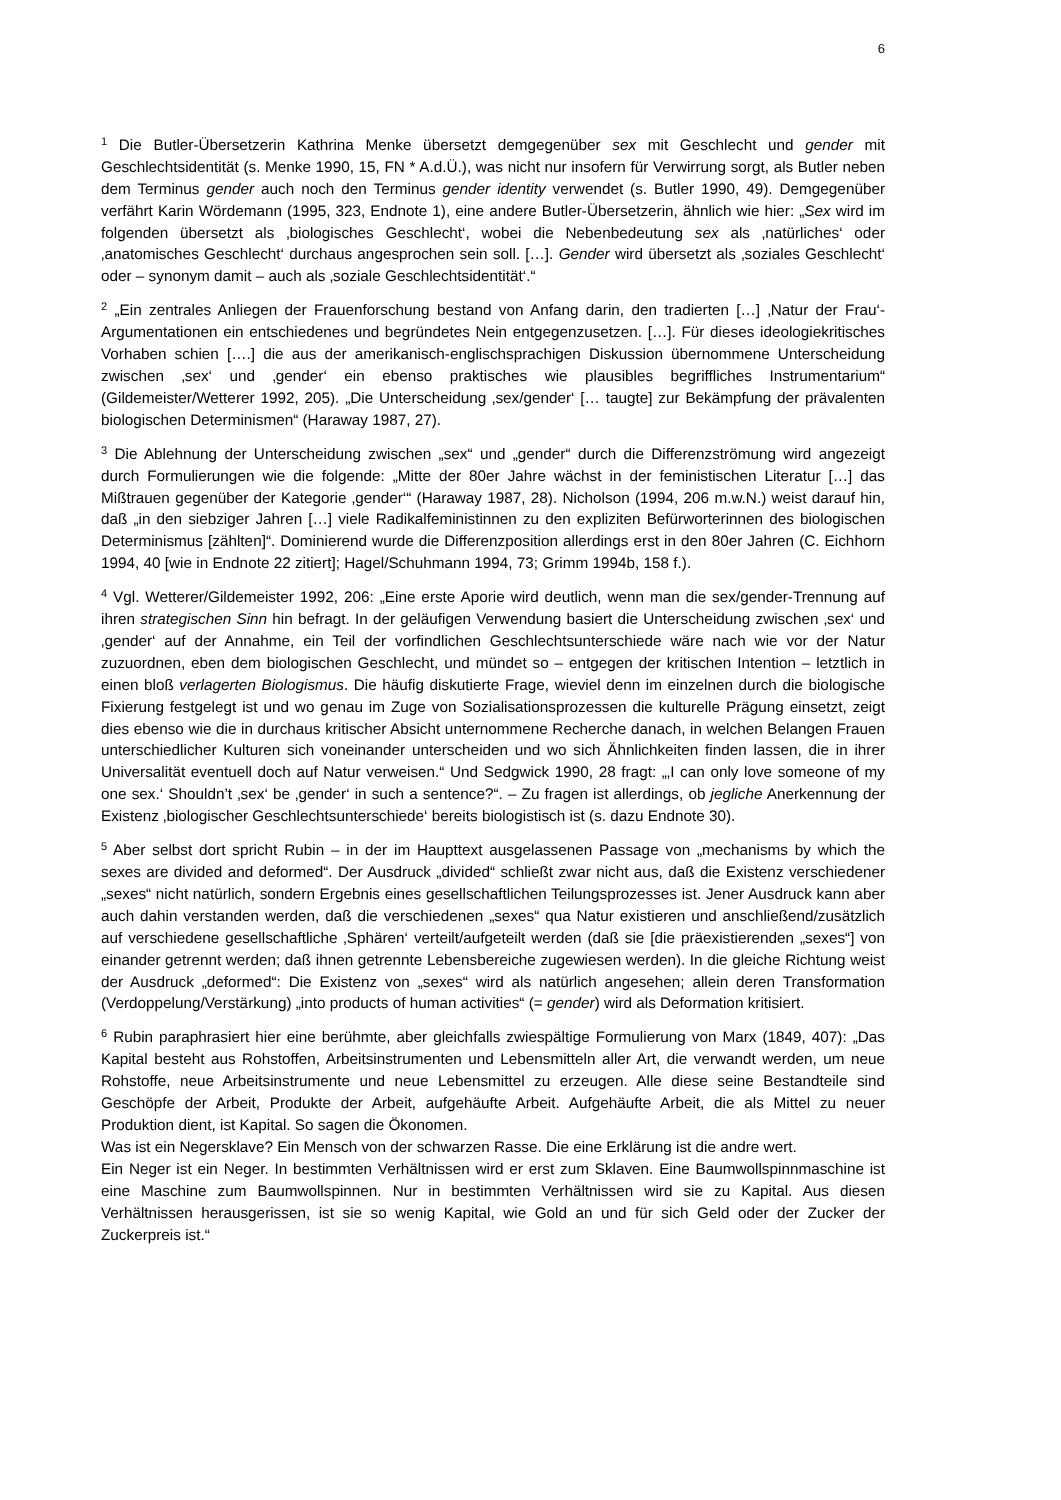6
<sup>1</sup> Die Butler-Übersetzerin Kathrina Menke übersetzt demgegenüber sex mit Geschlecht und gender mit Geschlechtsidentität (s. Menke 1990, 15, FN * A.d.Ü.), was nicht nur insofern für Verwirrung sorgt, als Butler neben dem Terminus gender auch noch den Terminus gender identity verwendet (s. Butler 1990, 49). Demgegenüber verfährt Karin Wördemann (1995, 323, Endnote 1), eine andere Butler-Übersetzerin, ähnlich wie hier: „Sex wird im folgenden übersetzt als ‚biologisches Geschlecht‘, wobei die Nebenbedeutung sex als ‚natürliches‘ oder ‚anatomisches Geschlecht‘ durchaus angesprochen sein soll. […]. Gender wird übersetzt als ‚soziales Geschlecht‘ oder – synonym damit – auch als ‚soziale Geschlechtsidentität‘.“
<sup>2</sup> „Ein zentrales Anliegen der Frauenforschung bestand von Anfang darin, den tradierten […] ‚Natur der Frau‘-Argumentationen ein entschiedenes und begründetes Nein entgegenzusetzen. […]. Für dieses ideologiekritisches Vorhaben schien [….] die aus der amerikanisch-englischsprachigen Diskussion übernommene Unterscheidung zwischen ‚sex‘ und ‚gender‘ ein ebenso praktisches wie plausibles begriffliches Instrumentarium“ (Gildemeister/Wetterer 1992, 205). „Die Unterscheidung ‚sex/gender‘ [… taugte] zur Bekämpfung der prävalenten biologischen Determinismen“ (Haraway 1987, 27).
<sup>3</sup> Die Ablehnung der Unterscheidung zwischen „sex“ und „gender“ durch die Differenzströmung wird angezeigt durch Formulierungen wie die folgende: „Mitte der 80er Jahre wächst in der feministischen Literatur […] das Mißtrauen gegenüber der Kategorie ‚gender‘“ (Haraway 1987, 28). Nicholson (1994, 206 m.w.N.) weist darauf hin, daß „in den siebziger Jahren […] viele Radikalfeministinnen zu den expliziten Befürworterinnen des biologischen Determinismus [zählten]“. Dominierend wurde die Differenzposition allerdings erst in den 80er Jahren (C. Eichhorn 1994, 40 [wie in Endnote 22 zitiert]; Hagel/Schuhmann 1994, 73; Grimm 1994b, 158 f.).
<sup>4</sup> Vgl. Wetterer/Gildemeister 1992, 206: „Eine erste Aporie wird deutlich, wenn man die sex/gender-Trennung auf ihren strategischen Sinn hin befragt. In der geläufigen Verwendung basiert die Unterscheidung zwischen ‚sex‘ und ‚gender‘ auf der Annahme, ein Teil der vorfindlichen Geschlechtsunterschiede wäre nach wie vor der Natur zuzuordnen, eben dem biologischen Geschlecht, und mündet so – entgegen der kritischen Intention – letztlich in einen bloß verlagerten Biologismus. Die häufig diskutierte Frage, wieviel denn im einzelnen durch die biologische Fixierung festgelegt ist und wo genau im Zuge von Sozialisationsprozessen die kulturelle Prägung einsetzt, zeigt dies ebenso wie die in durchaus kritischer Absicht unternommene Recherche danach, in welchen Belangen Frauen unterschiedlicher Kulturen sich voneinander unterscheiden und wo sich Ähnlichkeiten finden lassen, die in ihrer Universalität eventuell doch auf Natur verweisen.“ Und Sedgwick 1990, 28 fragt: „‚I can only love someone of my one sex.‘ Shouldn’t ‚sex‘ be ‚gender‘ in such a sentence?“. – Zu fragen ist allerdings, ob jegliche Anerkennung der Existenz ‚biologischer Geschlechtsunterschiede‘ bereits biologistisch ist (s. dazu Endnote 30).
<sup>5</sup> Aber selbst dort spricht Rubin – in der im Haupttext ausgelassenen Passage von „mechanisms by which the sexes are divided and deformed“. Der Ausdruck „divided“ schließt zwar nicht aus, daß die Existenz verschiedener „sexes“ nicht natürlich, sondern Ergebnis eines gesellschaftlichen Teilungsprozesses ist. Jener Ausdruck kann aber auch dahin verstanden werden, daß die verschiedenen „sexes“ qua Natur existieren und anschließend/zusätzlich auf verschiedene gesellschaftliche ‚Sphären‘ verteilt/aufgeteilt werden (daß sie [die präexistierenden „sexes“] von einander getrennt werden; daß ihnen getrennte Lebensbereiche zugewiesen werden). In die gleiche Richtung weist der Ausdruck „deformed“: Die Existenz von „sexes“ wird als natürlich angesehen; allein deren Transformation (Verdoppelung/Verstärkung) „into products of human activities“ (= gender) wird als Deformation kritisiert.
<sup>6</sup> Rubin paraphrasiert hier eine berühmte, aber gleichfalls zwiespältige Formulierung von Marx (1849, 407): „Das Kapital besteht aus Rohstoffen, Arbeitsinstrumenten und Lebensmitteln aller Art, die verwandt werden, um neue Rohstoffe, neue Arbeitsinstrumente und neue Lebensmittel zu erzeugen. Alle diese seine Bestandteile sind Geschöpfe der Arbeit, Produkte der Arbeit, aufgehäufte Arbeit. Aufgehäufte Arbeit, die als Mittel zu neuer Produktion dient, ist Kapital. So sagen die Ökonomen.
Was ist ein Negersklave? Ein Mensch von der schwarzen Rasse. Die eine Erklärung ist die andre wert.
Ein Neger ist ein Neger. In bestimmten Verhältnissen wird er erst zum Sklaven. Eine Baumwollspinnmaschine ist eine Maschine zum Baumwollspinnen. Nur in bestimmten Verhältnissen wird sie zu Kapital. Aus diesen Verhältnissen herausgerissen, ist sie so wenig Kapital, wie Gold an und für sich Geld oder der Zucker der Zuckerpreis ist.“